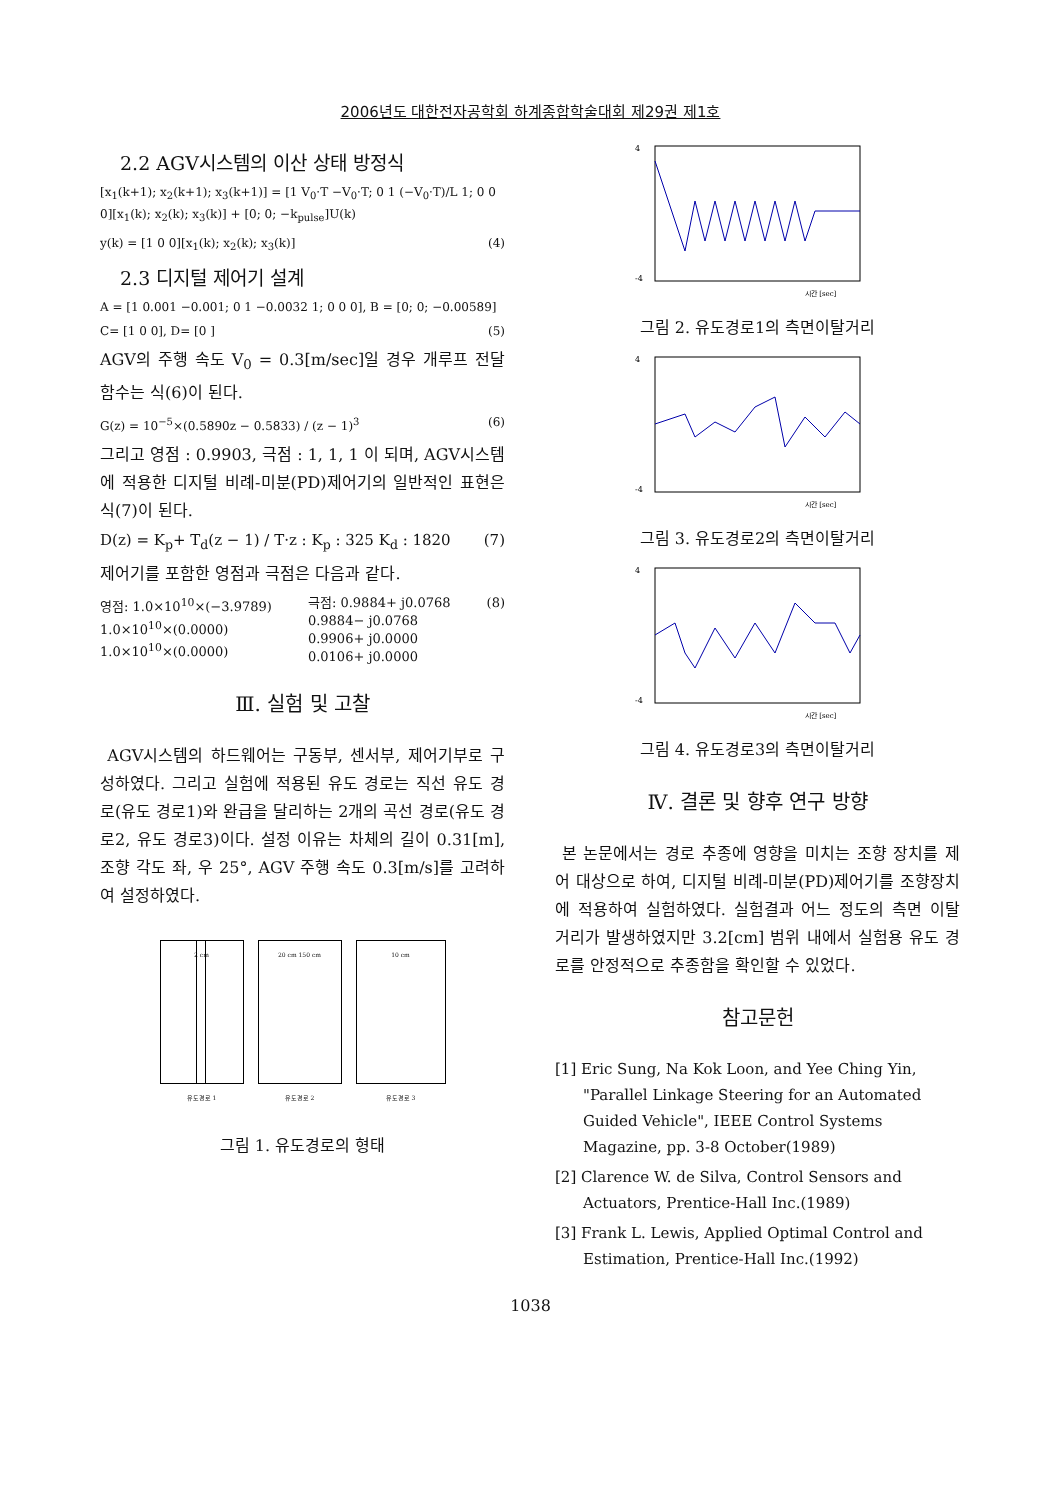2006년도 대한전자공학회 하계종합학술대회 제29권 제1호
2.2 AGV시스템의 이산 상태 방정식
[x<sub>1</sub>(k+1); x<sub>2</sub>(k+1); x<sub>3</sub>(k+1)] = [1 V<sub>0</sub>·T −V<sub>0</sub>·T; 0 1 (−V<sub>0</sub>·T)/L 1; 0 0 0][x<sub>1</sub>(k); x<sub>2</sub>(k); x<sub>3</sub>(k)] + [0; 0; −k<sub>pulse</sub>]U(k)
y(k) = [1 0 0][x<sub>1</sub>(k); x<sub>2</sub>(k); x<sub>3</sub>(k)] (4)
2.3 디지털 제어기 설계
A = [1 0.001 −0.001; 0 1 −0.0032 1; 0 0 0], B = [0; 0; −0.00589]
C= [1 0 0], D= [0 ] (5)
AGV의 주행 속도 V<sub>0</sub> = 0.3[m/sec]일 경우 개루프 전달 함수는 식(6)이 된다.
G(z) = 10<sup>−5</sup>×(0.5890z − 0.5833) / (z − 1)<sup>3</sup> (6)
그리고 영점 : 0.9903, 극점 : 1, 1, 1 이 되며, AGV시스템에 적용한 디지털 비례-미분(PD)제어기의 일반적인 표현은 식(7)이 된다.
D(z) = K<sub>p</sub>+ T<sub>d</sub>(z − 1) / T·z : K<sub>p</sub> : 325 K<sub>d</sub> : 1820 (7)
제어기를 포함한 영점과 극점은 다음과 같다.
영점: 1.0×10<sup>10</sup>×(−3.9789)
1.0×10<sup>10</sup>×(0.0000)
1.0×10<sup>10</sup>×(0.0000) 극점: 0.9884+ j0.0768
0.9884− j0.0768
0.9906+ j0.0000
0.0106+ j0.0000 (8)
Ⅲ. 실험 및 고찰
AGV시스템의 하드웨어는 구동부, 센서부, 제어기부로 구성하였다. 그리고 실험에 적용된 유도 경로는 직선 유도 경로(유도 경로1)와 완급을 달리하는 2개의 곡선 경로(유도 경로2, 유도 경로3)이다. 설정 이유는 차체의 길이 0.31[m], 조향 각도 좌, 우 25°, AGV 주행 속도 0.3[m/s]를 고려하여 설정하였다.
2 cm
유도경로 1
20 cm 150 cm
유도경로 2
10 cm
유도경로 3
그림 1. 유도경로의 형태
4
-4
시간 [sec]
그림 2. 유도경로1의 측면이탈거리
4
-4
시간 [sec]
그림 3. 유도경로2의 측면이탈거리
4
-4
시간 [sec]
그림 4. 유도경로3의 측면이탈거리
Ⅳ. 결론 및 향후 연구 방향
본 논문에서는 경로 추종에 영향을 미치는 조향 장치를 제어 대상으로 하여, 디지털 비례-미분(PD)제어기를 조향장치에 적용하여 실험하였다. 실험결과 어느 정도의 측면 이탈 거리가 발생하였지만 3.2[cm] 범위 내에서 실험용 유도 경로를 안정적으로 추종함을 확인할 수 있었다.
참고문헌
[1] Eric Sung, Na Kok Loon, and Yee Ching Yin, "Parallel Linkage Steering for an Automated Guided Vehicle", IEEE Control Systems Magazine, pp. 3-8 October(1989)
[2] Clarence W. de Silva, Control Sensors and Actuators, Prentice-Hall Inc.(1989)
[3] Frank L. Lewis, Applied Optimal Control and Estimation, Prentice-Hall Inc.(1992)
1038